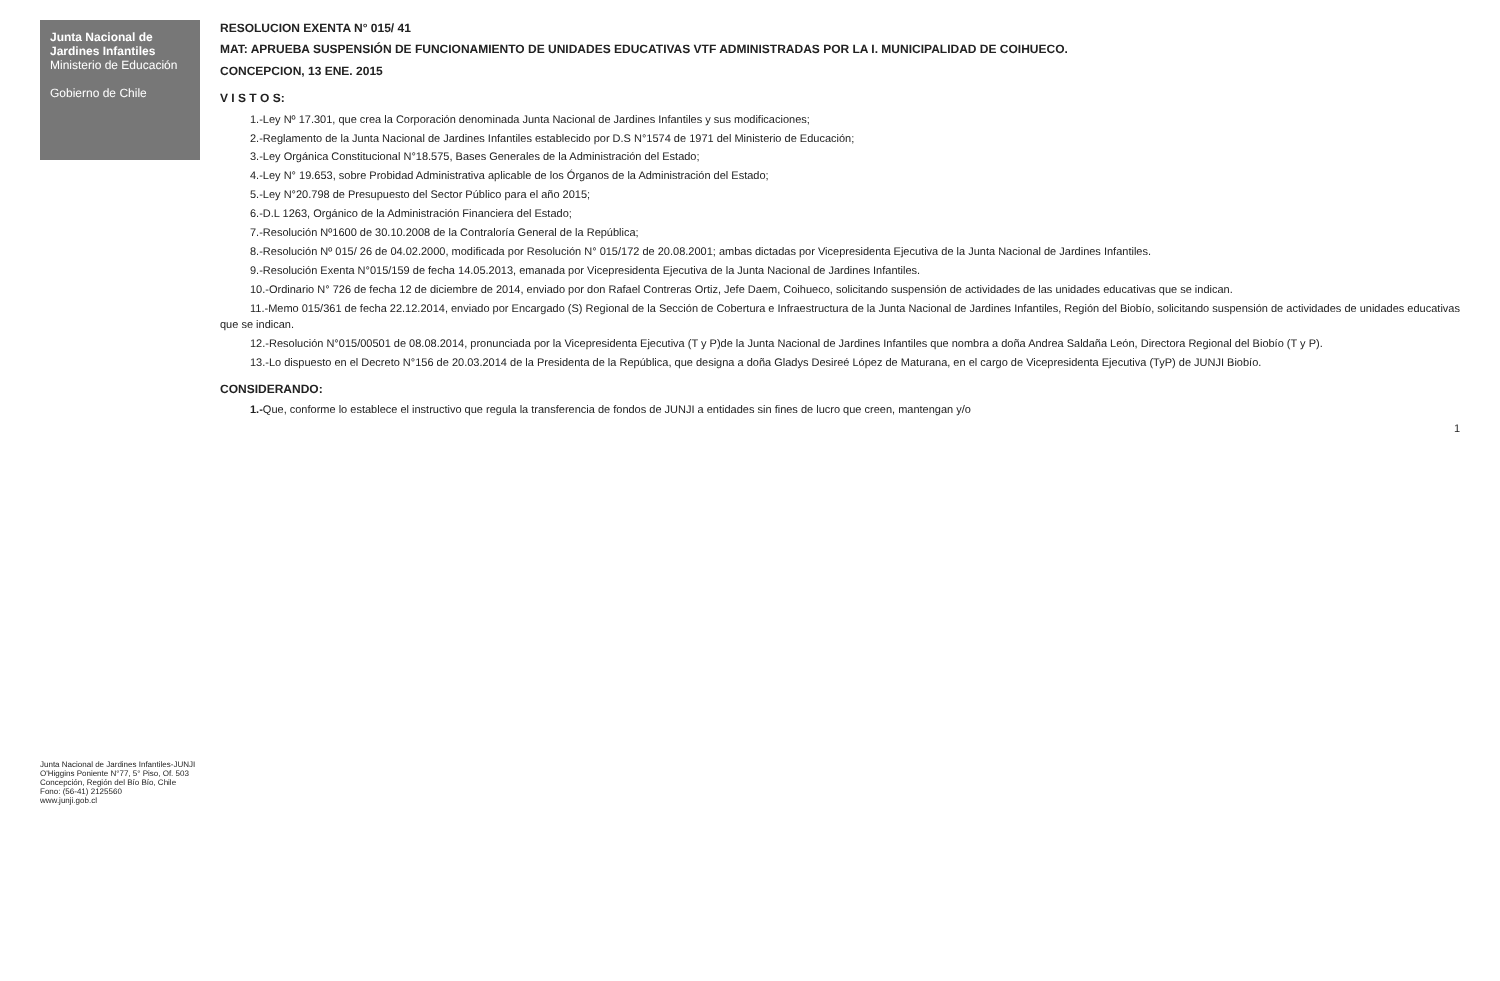Junta Nacional de Jardines Infantiles
Ministerio de Educación
Gobierno de Chile
Junta Nacional de Jardines Infantiles-JUNJI
O'Higgins Poniente N°77, 5° Piso, Of. 503
Concepción, Región del Bío Bío, Chile
Fono: (56-41) 2125560
www.junji.gob.cl
RESOLUCION EXENTA N° 015/ 41
MAT: APRUEBA SUSPENSIÓN DE FUNCIONAMIENTO DE UNIDADES EDUCATIVAS VTF ADMINISTRADAS POR LA I. MUNICIPALIDAD DE COIHUECO.
CONCEPCION, 13 ENE. 2015
V I S T O S:
1.-Ley Nº 17.301, que crea la Corporación denominada Junta Nacional de Jardines Infantiles y sus modificaciones;
2.-Reglamento de la Junta Nacional de Jardines Infantiles establecido por D.S N°1574 de 1971 del Ministerio de Educación;
3.-Ley Orgánica Constitucional N°18.575, Bases Generales de la Administración del Estado;
4.-Ley N° 19.653, sobre Probidad Administrativa aplicable de los Órganos de la Administración del Estado;
5.-Ley N°20.798 de Presupuesto del Sector Público para el año 2015;
6.-D.L 1263, Orgánico de la Administración Financiera del Estado;
7.-Resolución Nº1600 de 30.10.2008 de la Contraloría General de la República;
8.-Resolución Nº 015/ 26 de 04.02.2000, modificada por Resolución N° 015/172 de 20.08.2001; ambas dictadas por Vicepresidenta Ejecutiva de la Junta Nacional de Jardines Infantiles.
9.-Resolución Exenta N°015/159 de fecha 14.05.2013, emanada por Vicepresidenta Ejecutiva de la Junta Nacional de Jardines Infantiles.
10.-Ordinario N° 726 de fecha 12 de diciembre de 2014, enviado por don Rafael Contreras Ortiz, Jefe Daem, Coihueco, solicitando suspensión de actividades de las unidades educativas que se indican.
11.-Memo 015/361 de fecha 22.12.2014, enviado por Encargado (S) Regional de la Sección de Cobertura e Infraestructura de la Junta Nacional de Jardines Infantiles, Región del Biobío, solicitando suspensión de actividades de unidades educativas que se indican.
12.-Resolución N°015/00501 de 08.08.2014, pronunciada por la Vicepresidenta Ejecutiva (T y P)de la Junta Nacional de Jardines Infantiles que nombra a doña Andrea Saldaña León, Directora Regional del Biobío (T y P).
13.-Lo dispuesto en el Decreto N°156 de 20.03.2014 de la Presidenta de la República, que designa a doña Gladys Desireé López de Maturana, en el cargo de Vicepresidenta Ejecutiva (TyP) de JUNJI Biobío.
CONSIDERANDO:
1.-Que, conforme lo establece el instructivo que regula la transferencia de fondos de JUNJI a entidades sin fines de lucro que creen, mantengan y/o
1